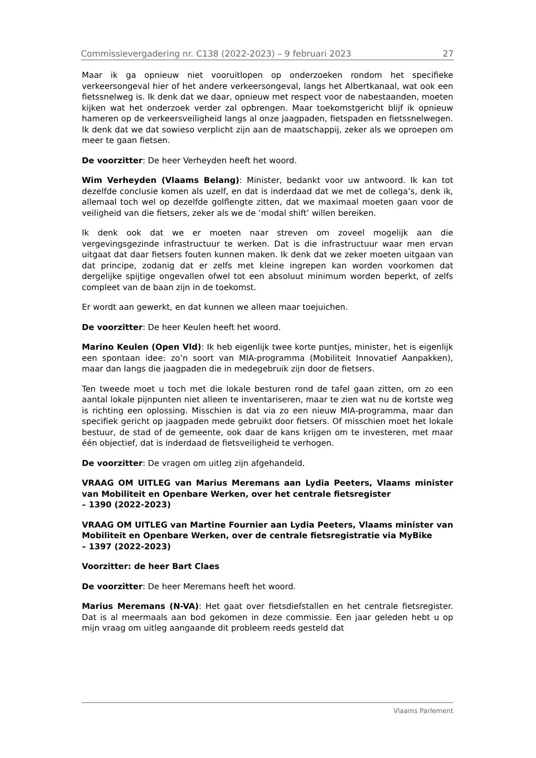Commissievergadering nr. C138 (2022-2023) – 9 februari 2023 27
Maar ik ga opnieuw niet vooruitlopen op onderzoeken rondom het specifieke verkeersongeval hier of het andere verkeersongeval, langs het Albertkanaal, wat ook een fietssnelweg is. Ik denk dat we daar, opnieuw met respect voor de nabestaanden, moeten kijken wat het onderzoek verder zal opbrengen. Maar toekomstgericht blijf ik opnieuw hameren op de verkeersveiligheid langs al onze jaagpaden, fietspaden en fietssnelwegen. Ik denk dat we dat sowieso verplicht zijn aan de maatschappij, zeker als we oproepen om meer te gaan fietsen.
De voorzitter: De heer Verheyden heeft het woord.
Wim Verheyden (Vlaams Belang): Minister, bedankt voor uw antwoord. Ik kan tot dezelfde conclusie komen als uzelf, en dat is inderdaad dat we met de collega’s, denk ik, allemaal toch wel op dezelfde golflengte zitten, dat we maximaal moeten gaan voor de veiligheid van die fietsers, zeker als we de ‘modal shift’ willen bereiken.
Ik denk ook dat we er moeten naar streven om zoveel mogelijk aan die vergevingsgezinde infrastructuur te werken. Dat is die infrastructuur waar men ervan uitgaat dat daar fietsers fouten kunnen maken. Ik denk dat we zeker moeten uitgaan van dat principe, zodanig dat er zelfs met kleine ingrepen kan worden voorkomen dat dergelijke spijtige ongevallen ofwel tot een absoluut minimum worden beperkt, of zelfs compleet van de baan zijn in de toekomst.
Er wordt aan gewerkt, en dat kunnen we alleen maar toejuichen.
De voorzitter: De heer Keulen heeft het woord.
Marino Keulen (Open Vld): Ik heb eigenlijk twee korte puntjes, minister, het is eigenlijk een spontaan idee: zo’n soort van MIA-programma (Mobiliteit Innovatief Aanpakken), maar dan langs die jaagpaden die in medegebruik zijn door de fietsers.
Ten tweede moet u toch met die lokale besturen rond de tafel gaan zitten, om zo een aantal lokale pijnpunten niet alleen te inventariseren, maar te zien wat nu de kortste weg is richting een oplossing. Misschien is dat via zo een nieuw MIA-programma, maar dan specifiek gericht op jaagpaden mede gebruikt door fietsers. Of misschien moet het lokale bestuur, de stad of de gemeente, ook daar de kans krijgen om te investeren, met maar één objectief, dat is inderdaad de fietsveiligheid te verhogen.
De voorzitter: De vragen om uitleg zijn afgehandeld.
VRAAG OM UITLEG van Marius Meremans aan Lydia Peeters, Vlaams minister van Mobiliteit en Openbare Werken, over het centrale fietsregister
– 1390 (2022-2023)
VRAAG OM UITLEG van Martine Fournier aan Lydia Peeters, Vlaams minister van Mobiliteit en Openbare Werken, over de centrale fietsregistratie via MyBike
– 1397 (2022-2023)
Voorzitter: de heer Bart Claes
De voorzitter: De heer Meremans heeft het woord.
Marius Meremans (N-VA): Het gaat over fietsdiefstallen en het centrale fietsregister. Dat is al meermaals aan bod gekomen in deze commissie. Een jaar geleden hebt u op mijn vraag om uitleg aangaande dit probleem reeds gesteld dat
Vlaams Parlement